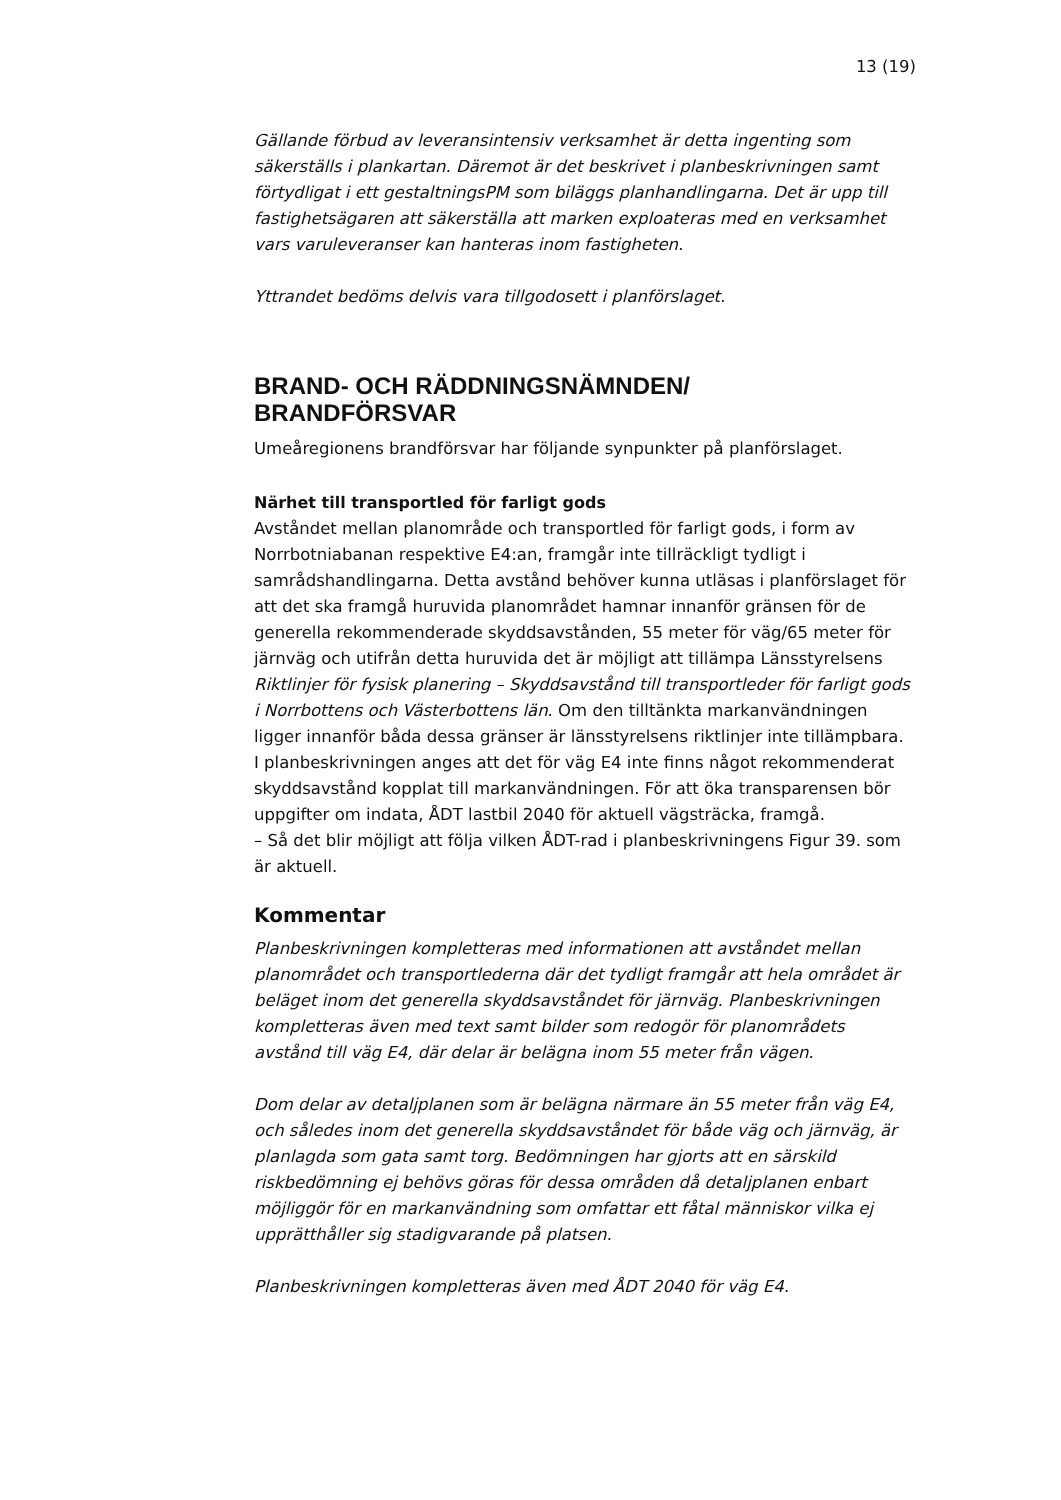13 (19)
Gällande förbud av leveransintensiv verksamhet är detta ingenting som säkerställs i plankartan. Däremot är det beskrivet i planbeskrivningen samt förtydligat i ett gestaltningsPM som biläggs planhandlingarna. Det är upp till fastighetsägaren att säkerställa att marken exploateras med en verksamhet vars varuleveranser kan hanteras inom fastigheten.
Yttrandet bedöms delvis vara tillgodosett i planförslaget.
BRAND- OCH RÄDDNINGSNÄMNDEN/
BRANDFÖRSVAR
Umeåregionens brandförsvar har följande synpunkter på planförslaget.
Närhet till transportled för farligt gods
Avståndet mellan planområde och transportled för farligt gods, i form av Norrbotniabanan respektive E4:an, framgår inte tillräckligt tydligt i samrådshandlingarna. Detta avstånd behöver kunna utläsas i planförslaget för att det ska framgå huruvida planområdet hamnar innanför gränsen för de generella rekommenderade skyddsavstånden, 55 meter för väg/65 meter för järnväg och utifrån detta huruvida det är möjligt att tillämpa Länsstyrelsens Riktlinjer för fysisk planering – Skyddsavstånd till transportleder för farligt gods i Norrbottens och Västerbottens län. Om den tilltänkta markanvändningen ligger innanför båda dessa gränser är länsstyrelsens riktlinjer inte tillämpbara.
I planbeskrivningen anges att det för väg E4 inte finns något rekommenderat skyddsavstånd kopplat till markanvändningen. För att öka transparensen bör uppgifter om indata, ÅDT lastbil 2040 för aktuell vägsträcka, framgå.
– Så det blir möjligt att följa vilken ÅDT-rad i planbeskrivningens Figur 39. som är aktuell.
Kommentar
Planbeskrivningen kompletteras med informationen att avståndet mellan planområdet och transportlederna där det tydligt framgår att hela området är beläget inom det generella skyddsavståndet för järnväg. Planbeskrivningen kompletteras även med text samt bilder som redogör för planområdets avstånd till väg E4, där delar är belägna inom 55 meter från vägen.
Dom delar av detaljplanen som är belägna närmare än 55 meter från väg E4, och således inom det generella skyddsavståndet för både väg och järnväg, är planlagda som gata samt torg. Bedömningen har gjorts att en särskild riskbedömning ej behövs göras för dessa områden då detaljplanen enbart möjliggör för en markanvändning som omfattar ett fåtal människor vilka ej upprätthåller sig stadigvarande på platsen.
Planbeskrivningen kompletteras även med ÅDT 2040 för väg E4.